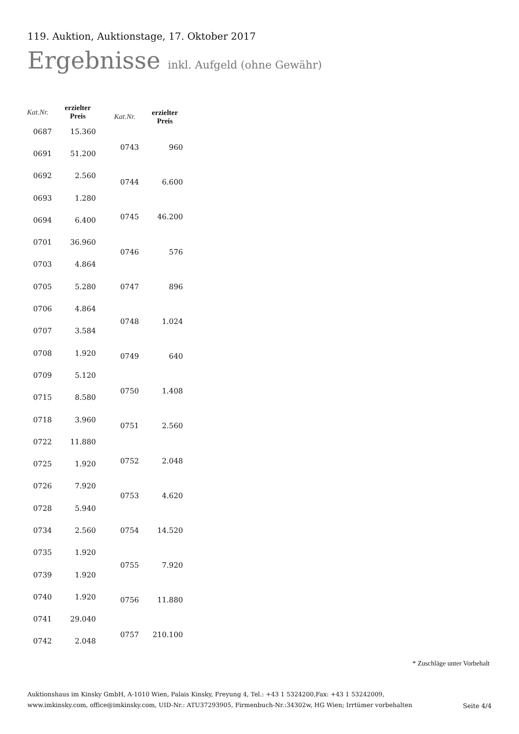119. Auktion, Auktionstage, 17. Oktober 2017
Ergebnisse inkl. Aufgeld (ohne Gewähr)
| Kat.Nr. | erzielter Preis |
| --- | --- |
| 0687 | 15.360 |
| 0691 | 51.200 |
| 0692 | 2.560 |
| 0693 | 1.280 |
| 0694 | 6.400 |
| 0701 | 36.960 |
| 0703 | 4.864 |
| 0705 | 5.280 |
| 0706 | 4.864 |
| 0707 | 3.584 |
| 0708 | 1.920 |
| 0709 | 5.120 |
| 0715 | 8.580 |
| 0718 | 3.960 |
| 0722 | 11.880 |
| 0725 | 1.920 |
| 0726 | 7.920 |
| 0728 | 5.940 |
| 0734 | 2.560 |
| 0735 | 1.920 |
| 0739 | 1.920 |
| 0740 | 1.920 |
| 0741 | 29.040 |
| 0742 | 2.048 |
| Kat.Nr. | erzielter Preis |
| --- | --- |
| 0743 | 960 |
| 0744 | 6.600 |
| 0745 | 46.200 |
| 0746 | 576 |
| 0747 | 896 |
| 0748 | 1.024 |
| 0749 | 640 |
| 0750 | 1.408 |
| 0751 | 2.560 |
| 0752 | 2.048 |
| 0753 | 4.620 |
| 0754 | 14.520 |
| 0755 | 7.920 |
| 0756 | 11.880 |
| 0757 | 210.100 |
* Zuschläge unter Vorbehalt
Auktionshaus im Kinsky GmbH, A-1010 Wien, Palais Kinsky, Freyung 4, Tel.: +43 1 5324200,Fax: +43 1 53242009,
www.imkinsky.com, office@imkinsky.com, UID-Nr.: ATU37293905, Firmenbuch-Nr.:34302w, HG Wien; Irrtümer vorbehalten
Seite 4/4